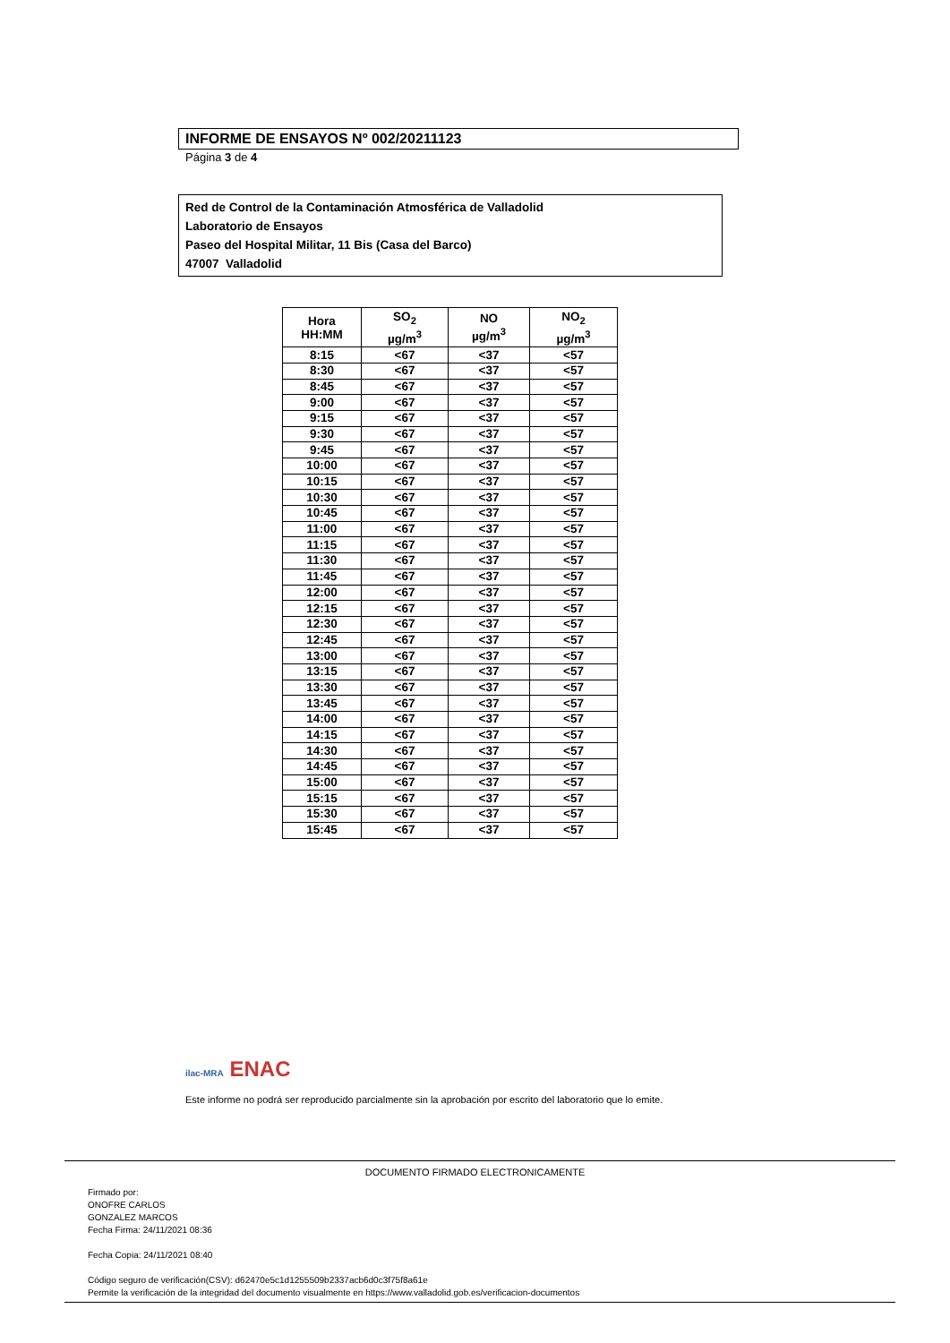INFORME DE ENSAYOS Nº 002/20211123
Página 3 de 4
Red de Control de la Contaminación Atmosférica de Valladolid
Laboratorio de Ensayos
Paseo del Hospital Militar, 11 Bis (Casa del Barco)
47007 Valladolid
| Hora HH:MM | SO<sub>2</sub> µg/m<sup>3</sup> | NO µg/m<sup>3</sup> | NO<sub>2</sub> µg/m<sup>3</sup> |
| --- | --- | --- | --- |
| 8:15 | <67 | <37 | <57 |
| 8:30 | <67 | <37 | <57 |
| 8:45 | <67 | <37 | <57 |
| 9:00 | <67 | <37 | <57 |
| 9:15 | <67 | <37 | <57 |
| 9:30 | <67 | <37 | <57 |
| 9:45 | <67 | <37 | <57 |
| 10:00 | <67 | <37 | <57 |
| 10:15 | <67 | <37 | <57 |
| 10:30 | <67 | <37 | <57 |
| 10:45 | <67 | <37 | <57 |
| 11:00 | <67 | <37 | <57 |
| 11:15 | <67 | <37 | <57 |
| 11:30 | <67 | <37 | <57 |
| 11:45 | <67 | <37 | <57 |
| 12:00 | <67 | <37 | <57 |
| 12:15 | <67 | <37 | <57 |
| 12:30 | <67 | <37 | <57 |
| 12:45 | <67 | <37 | <57 |
| 13:00 | <67 | <37 | <57 |
| 13:15 | <67 | <37 | <57 |
| 13:30 | <67 | <37 | <57 |
| 13:45 | <67 | <37 | <57 |
| 14:00 | <67 | <37 | <57 |
| 14:15 | <67 | <37 | <57 |
| 14:30 | <67 | <37 | <57 |
| 14:45 | <67 | <37 | <57 |
| 15:00 | <67 | <37 | <57 |
| 15:15 | <67 | <37 | <57 |
| 15:30 | <67 | <37 | <57 |
| 15:45 | <67 | <37 | <57 |
ilac-MRA ENAC
Este informe no podrá ser reproducido parcialmente sin la aprobación por escrito del laboratorio que lo emite.
DOCUMENTO FIRMADO ELECTRONICAMENTE
Firmado por:
ONOFRE CARLOS
GONZALEZ MARCOS
Fecha Firma: 24/11/2021 08:36
Fecha Copia: 24/11/2021 08:40
Código seguro de verificación(CSV): d62470e5c1d1255509b2337acb6d0c3f75f8a61e
Permite la verificación de la integridad del documento visualmente en https://www.valladolid.gob.es/verificacion-documentos